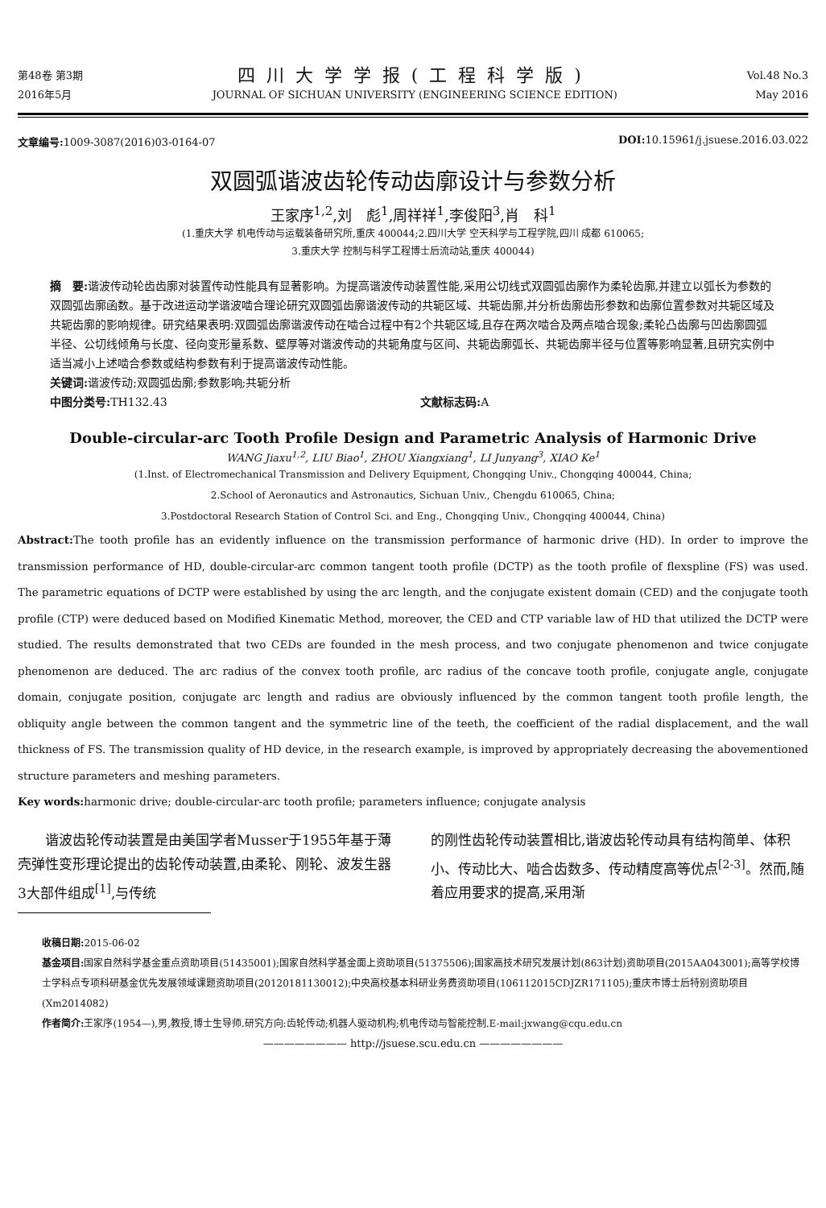第48卷 第3期
2016年5月
四川大学学报(工程科学版)
JOURNAL OF SICHUAN UNIVERSITY (ENGINEERING SCIENCE EDITION)
Vol.48 No.3
May 2016
文章编号: 1009-3087(2016)03-0164-07
DOI: 10.15961/j.jsuese.2016.03.022
双圆弧谐波齿轮传动齿廓设计与参数分析
王家序<sup>1,2</sup>,刘　彪<sup>1</sup>,周祥祥<sup>1</sup>,李俊阳<sup>3</sup>,肖　科<sup>1</sup>
(1.重庆大学 机电传动与运载装备研究所,重庆 400044;2.四川大学 空天科学与工程学院,四川 成都 610065;
3.重庆大学 控制与科学工程博士后流动站,重庆 400044)
摘　要: 谐波传动轮齿齿廓对装置传动性能具有显著影响。为提高谐波传动装置性能,采用公切线式双圆弧齿廓作为柔轮齿廓,并建立以弧长为参数的双圆弧齿廓函数。基于改进运动学谐波啮合理论研究双圆弧齿廓谐波传动的共轭区域、共轭齿廓,并分析齿廓齿形参数和齿廓位置参数对共轭区域及共轭齿廓的影响规律。研究结果表明:双圆弧齿廓谐波传动在啮合过程中有2个共轭区域,且存在两次啮合及两点啮合现象;柔轮凸齿廓与凹齿廓圆弧半径、公切线倾角与长度、径向变形量系数、壁厚等对谐波传动的共轭角度与区间、共轭齿廓弧长、共轭齿廓半径与位置等影响显著,且研究实例中适当减小上述啮合参数或结构参数有利于提高谐波传动性能。
关键词: 谐波传动;双圆弧齿廓;参数影响;共轭分析
中图分类号: TH132.43 文献标志码: A
Double-circular-arc Tooth Profile Design and Parametric Analysis of Harmonic Drive
WANG Jiaxu<sup>1,2</sup>, LIU Biao<sup>1</sup>, ZHOU Xiangxiang<sup>1</sup>, LI Junyang<sup>3</sup>, XIAO Ke<sup>1</sup>
(1.Inst. of Electromechanical Transmission and Delivery Equipment, Chongqing Univ., Chongqing 400044, China;
2.School of Aeronautics and Astronautics, Sichuan Univ., Chengdu 610065, China;
3.Postdoctoral Research Station of Control Sci. and Eng., Chongqing Univ., Chongqing 400044, China)
Abstract: The tooth profile has an evidently influence on the transmission performance of harmonic drive (HD). In order to improve the transmission performance of HD, double-circular-arc common tangent tooth profile (DCTP) as the tooth profile of flexspline (FS) was used. The parametric equations of DCTP were established by using the arc length, and the conjugate existent domain (CED) and the conjugate tooth profile (CTP) were deduced based on Modified Kinematic Method, moreover, the CED and CTP variable law of HD that utilized the DCTP were studied. The results demonstrated that two CEDs are founded in the mesh process, and two conjugate phenomenon and twice conjugate phenomenon are deduced. The arc radius of the convex tooth profile, arc radius of the concave tooth profile, conjugate angle, conjugate domain, conjugate position, conjugate arc length and radius are obviously influenced by the common tangent tooth profile length, the obliquity angle between the common tangent and the symmetric line of the teeth, the coefficient of the radial displacement, and the wall thickness of FS. The transmission quality of HD device, in the research example, is improved by appropriately decreasing the abovementioned structure parameters and meshing parameters.
Key words: harmonic drive; double-circular-arc tooth profile; parameters influence; conjugate analysis
谐波齿轮传动装置是由美国学者Musser于1955年基于薄壳弹性变形理论提出的齿轮传动装置,由柔轮、刚轮、波发生器3大部件组成<sup>[1]</sup>,与传统
的刚性齿轮传动装置相比,谐波齿轮传动具有结构简单、体积小、传动比大、啮合齿数多、传动精度高等优点<sup>[2-3]</sup>。然而,随着应用要求的提高,采用渐
收稿日期: 2015-06-02
基金项目: 国家自然科学基金重点资助项目(51435001);国家自然科学基金面上资助项目(51375506);国家高技术研究发展计划(863计划)资助项目(2015AA043001);高等学校博士学科点专项科研基金优先发展领域课题资助项目(20120181130012);中央高校基本科研业务费资助项目(106112015CDJZR171105);重庆市博士后特别资助项目(Xm2014082)
作者简介: 王家序(1954—),男,教授,博士生导师.研究方向:齿轮传动;机器人驱动机构;机电传动与智能控制.E-mail:jxwang@cqu.edu.cn
———————— http://jsuese.scu.edu.cn ————————